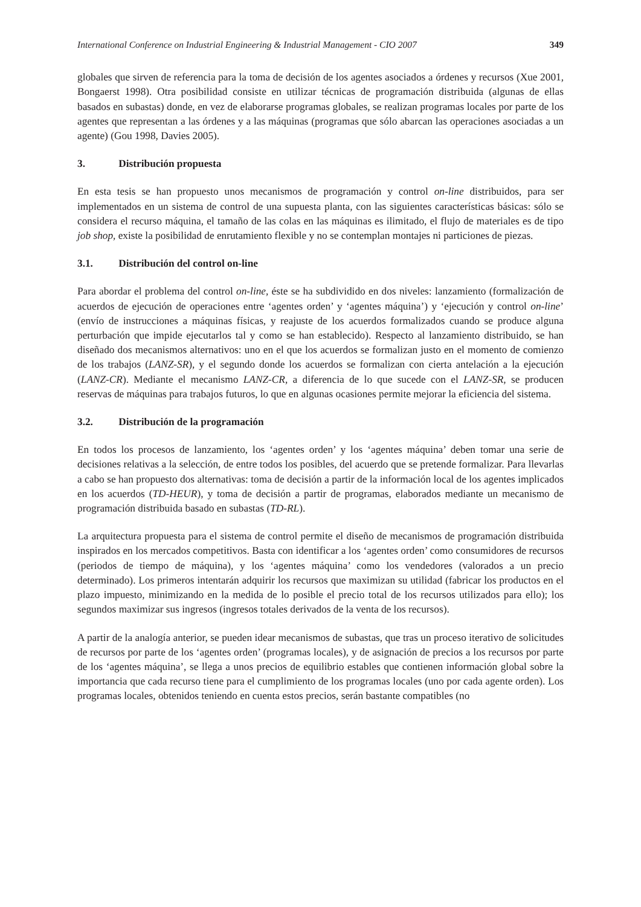International Conference on Industrial Engineering & Industrial Management - CIO 2007 349
globales que sirven de referencia para la toma de decisión de los agentes asociados a órdenes y recursos (Xue 2001, Bongaerst 1998). Otra posibilidad consiste en utilizar técnicas de programación distribuida (algunas de ellas basados en subastas) donde, en vez de elaborarse programas globales, se realizan programas locales por parte de los agentes que representan a las órdenes y a las máquinas (programas que sólo abarcan las operaciones asociadas a un agente) (Gou 1998, Davies 2005).
3. Distribución propuesta
En esta tesis se han propuesto unos mecanismos de programación y control on-line distribuidos, para ser implementados en un sistema de control de una supuesta planta, con las siguientes características básicas: sólo se considera el recurso máquina, el tamaño de las colas en las máquinas es ilimitado, el flujo de materiales es de tipo job shop, existe la posibilidad de enrutamiento flexible y no se contemplan montajes ni particiones de piezas.
3.1. Distribución del control on-line
Para abordar el problema del control on-line, éste se ha subdividido en dos niveles: lanzamiento (formalización de acuerdos de ejecución de operaciones entre ‘agentes orden’ y ‘agentes máquina’) y ‘ejecución y control on-line’ (envío de instrucciones a máquinas físicas, y reajuste de los acuerdos formalizados cuando se produce alguna perturbación que impide ejecutarlos tal y como se han establecido). Respecto al lanzamiento distribuido, se han diseñado dos mecanismos alternativos: uno en el que los acuerdos se formalizan justo en el momento de comienzo de los trabajos (LANZ-SR), y el segundo donde los acuerdos se formalizan con cierta antelación a la ejecución (LANZ-CR). Mediante el mecanismo LANZ-CR, a diferencia de lo que sucede con el LANZ-SR, se producen reservas de máquinas para trabajos futuros, lo que en algunas ocasiones permite mejorar la eficiencia del sistema.
3.2. Distribución de la programación
En todos los procesos de lanzamiento, los ‘agentes orden’ y los ‘agentes máquina’ deben tomar una serie de decisiones relativas a la selección, de entre todos los posibles, del acuerdo que se pretende formalizar. Para llevarlas a cabo se han propuesto dos alternativas: toma de decisión a partir de la información local de los agentes implicados en los acuerdos (TD-HEUR), y toma de decisión a partir de programas, elaborados mediante un mecanismo de programación distribuida basado en subastas (TD-RL).
La arquitectura propuesta para el sistema de control permite el diseño de mecanismos de programación distribuida inspirados en los mercados competitivos. Basta con identificar a los ‘agentes orden’ como consumidores de recursos (periodos de tiempo de máquina), y los ‘agentes máquina’ como los vendedores (valorados a un precio determinado). Los primeros intentarán adquirir los recursos que maximizan su utilidad (fabricar los productos en el plazo impuesto, minimizando en la medida de lo posible el precio total de los recursos utilizados para ello); los segundos maximizar sus ingresos (ingresos totales derivados de la venta de los recursos).
A partir de la analogía anterior, se pueden idear mecanismos de subastas, que tras un proceso iterativo de solicitudes de recursos por parte de los ‘agentes orden’ (programas locales), y de asignación de precios a los recursos por parte de los ‘agentes máquina’, se llega a unos precios de equilibrio estables que contienen información global sobre la importancia que cada recurso tiene para el cumplimiento de los programas locales (uno por cada agente orden). Los programas locales, obtenidos teniendo en cuenta estos precios, serán bastante compatibles (no